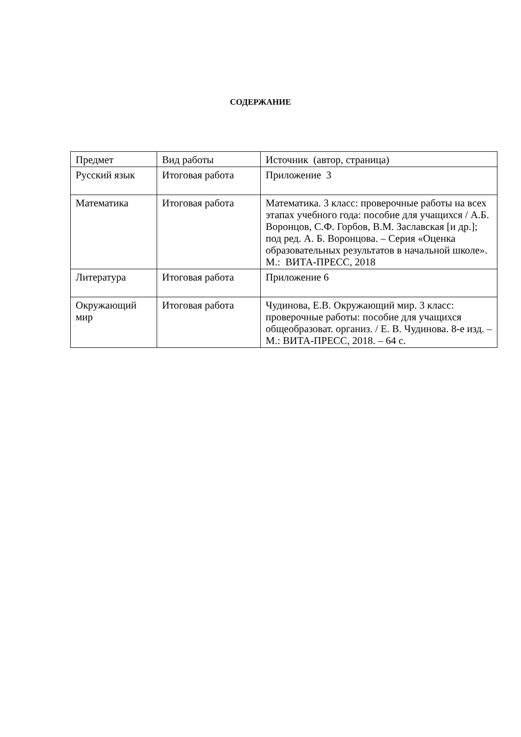СОДЕРЖАНИЕ
| Предмет | Вид работы | Источник (автор, страница) |
| Русский язык | Итоговая работа | Приложение 3 |
| Математика | Итоговая работа | Математика. 3 класс: проверочные работы на всех этапах учебного года: пособие для учащихся / А.Б. Воронцов, С.Ф. Горбов, В.М. Заславская [и др.]; под ред. А. Б. Воронцова. – Серия «Оценка образовательных результатов в начальной школе». М.: ВИТА-ПРЕСС, 2018 |
| Литература | Итоговая работа | Приложение 6 |
| Окружающий мир | Итоговая работа | Чудинова, Е.В. Окружающий мир. 3 класс: проверочные работы: пособие для учащихся общеобразоват. организ. / Е. В. Чудинова. 8-е изд. – М.: ВИТА-ПРЕСС, 2018. – 64 с. |